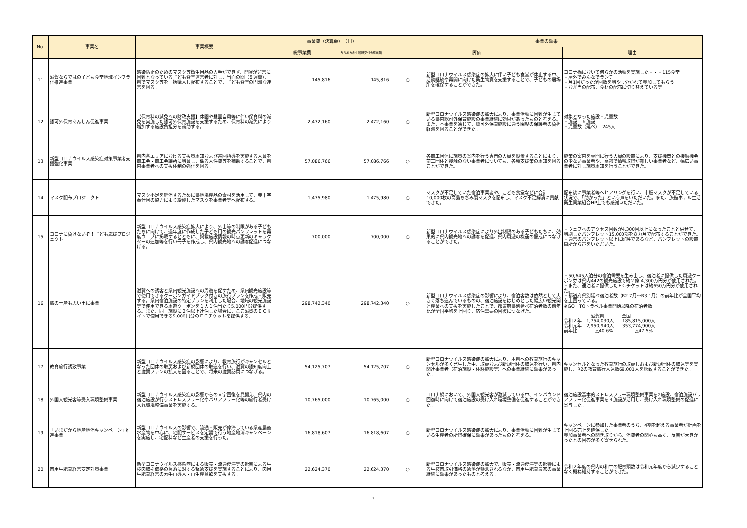| No. | 事業名 | 事業概要 | 事業費（決算額） （円） | | 事業の効果 | | |
| --- | --- | --- | --- | --- | --- | --- | --- |
| | | | 総事業費 | うち地方創生臨時交付金充当額 | 評価 | | 理由 |
| 11 | 滋賀ならではの子ども食堂地域インフラ化推進事業 | 感染防止のためのマスク等衛生用品の入手ができず、開催が非常に困難となっている子ども食堂運営者に対し、当面の間（８週間）、県でマスク等を一括購入し配布することで、子ども食堂の円滑な運営を図る。 | 145,816 | 145,816 | ○ | 新型コロナウイルス感染症の拡大に伴い子ども食堂が休止する中、活動継続や再開に向けた衛生物資を支援することで、子どもの居場所を確保することができた。 | コロナ禍において何らかの活動を実施した・・・115食堂 ・屋外でみんなでランチ ・月1回だったが回数を増やし分かれて参加してもらう ・お弁当の配布、食材の配布に切り替えている等 |
| 12 | 認可外保育あんしん促進事業 | 【保育料の減免への財政支援】休園や登園自粛等に伴い保育料の減免を実施した認可外保育施設を支援するため、保育料の減免により増加する施設負担分を補助する。 | 2,472,160 | 2,472,160 | ○ | 新型コロナウイルス感染症の拡大により、事業活動に困難が生じている県内認可外保育施設の事業継続に効果があったものと考える。 また、本事業を通じて、認可外保育施設に通う園児の保護者の負担軽減を図ることができた。 | 対象となった施設・児童数 ・施設 ６施設 ・児童数（延べ） 245人 |
| 13 | 新型コロナウイルス感染症対策事業者支援強化事業 | 県内各エリアにおける支援策周知および巡回指導を実施する人員を商工会・商工会議所に増員し、係る人件費等を補助することで、県内事業者への支援体制の強化を図る。 | 57,086,766 | 57,086,766 | ○ | 各商工団体に施策の案内を行う専門の人員を設置することにより、商工団体と接触のない事業者についても、各種支援策の周知を図ることができた。 | 施策の案内を専門に行う人員の設置により、支援機関との接触機会の少ない事業者や、高齢で情報取得が難しい事業者など、幅広い事業者に対し施策周知を行うことができた。 |
| 14 | マスク配布プロジェクト | マスク不足を解消するために県地場産品の素材を活用して、赤十字奉仕団の協力により縫製したマスクを事業者等へ配布する。 | 1,475,980 | 1,475,980 | ○ | マスクが不足していた宿泊事業者や、こども食堂などに合計10,000枚の高島ちぢみ製マスクを配布し、マスク不足解消に貢献できた。 | 配布後に事業者等へヒアリングを行い、市販マスクが不足している状況で、「助かった」という声をいただいた。また、旅館ホテル生活衛生同業組合HP上でも感謝いただいた。 |
| 15 | コロナに負けないぞ！子ども応援プロジェクト | 新型コロナウイルス感染症拡大により、外出等の制限がある子どもたちに向けて、過年度に作成した子ども用の観光パンフレットを再度ウェブに掲載するとともに、掲載施設情報の時点更新のキャラクターの追加等を行い冊子を作成し、県内観光地への誘客促進につなげる。 | 700,000 | 700,000 | ○ | 新型コロナウイルス感染症により外出制限のある子どもたちに、効果的に県内観光地への誘客を促進、県内周遊の機運の醸成につなげることができた。 | ・ウェブへのアクセス回数が4,300回以上になったことと併せて、増刷したパンフレット15,000部を８カ月で配布することができた。 ・通常のパンフレット以上に好評であるなど、パンフレットの設置箇所から声をいただいた。 |
| 16 | 旅の土産も思い出に事業 | 滋賀への誘客と県内観光施設への周遊を促すため、県内観光施設等で使用できるクーポンガイドブック付きの旅行プランを作成・販売する。県内宿泊施設の特定プランを利用した場合、地域の観光施設等で使用できる周遊クーポンを１人１泊当たり5,000円分提供する。また、同一施設に２泊以上連泊した場合に、ここ滋賀のＥＣサイトで使用できる5,000円分のＥＣチケットを提供する。 | 298,742,340 | 298,742,340 | ○ | 新型コロナウイルス感染症の影響により、宿泊客数は依然として大きく落ち込んでいるものの、宿泊施設をはじめとした幅広い観光関連産業への支援を実施したことで、都道府県別延べ宿泊者数の前年比が全国平均を上回り、宿泊需要の回復につなげた。 | ・50,645人泊分の宿泊需要を生み出し、宿泊者に提供した周遊クーポン券は県内442の観光施設で約２億 4,300万円分が使用された。 ・また、連泊者に提供したＥＣチケットは約650万円分が使用された。 ・都道府県別延べ宿泊者数（R2.7月～R3.1月）の前年比が全国平均を上回っている。 ※GO TOトラベル事業開始以降の宿泊者数 滋賀県 全国 令和２年 1,754,030人 185,815,000人 令和元年 2,950,940人 353,774,900人 前年比 △40.6% △47.5% |
| 17 | 教育旅行誘致事業 | 新型コロナウイルス感染症の影響により、教育旅行がキャンセルとなった団体の取戻および新規団体の取込を行い、滋賀の認知度向上と滋賀ファンの拡大を図ることで、将来の滋賀訪問につなげる。 | 54,125,707 | 54,125,707 | ○ | 新型コロナウイルス感染症の拡大により、本県への教育旅行のキャンセルが多く発生した中、取戻および新規団体の取込を行い、県内関連事業者（宿泊施設・体験施設等）への事業継続に効果があった。 | キャンセルとなった教育旅行の取戻しおよび新規団体の取込等を実施し、R2の教育旅行入込数69,001人を誘致することができた。 |
| 18 | 外国人観光客等受入環境整備事業 | 新型コロナウイルス感染症の影響からのＶ字回復を見据え、県内の宿泊施設が行うストレスフリー化やバリアフリー化等の旅行者受け入れ環境整備事業を実施する。 | 10,765,000 | 10,765,000 | ○ | コロナ禍において、外国人観光客が激減している中、インバウンド回復時に向けて宿泊施設の受け入れ環境整備を促進することができた。 | 宿泊施設基本的ストレスフリー環境整備事業を2施設、宿泊施設バリアフリー化促進事業を４施設が活用し、受け入れ環境整備の促進に寄与した。 |
| 19 | 「いまだから地産地消キャンペーン」推進事業 | 新型コロナウイルスの影響で、流通・販売が停滞している県産農畜水産物を中心に、宅配サービスを定額で行う地産地消キャンペーンを実施し、宅配料など生産者の支援を行った。 | 16,818,607 | 16,818,607 | ○ | 新型コロナウイルス感染症の拡大により、事業活動に困難が生じている生産者の所得確保に効果があったものと考える。 | キャンペーンに参加した事業者のうち、4割を超える事業者が計画を上回る売上を確保した。 参加事業者への聞き取りから、消費者の関心も高く、反響が大きかったとの回答が多く寄せられた。 |
| 20 | 肉用牛肥育経営安定対策事業 | 新型コロナウイルス感染症による販売・流通停滞等の影響による牛枝肉取引価格の急落に対する緊急支援を実施することにより、肉用牛肥育経営の素牛再導入・再生産意欲を支援する。 | 22,624,370 | 22,624,370 | ○ | 新型コロナウイルス感染症の拡大で、販売・流通停滞等の影響による牛枝肉取引価格の急落が懸念されるなか、肉用牛肥育農家の事業継続に効果があったものと考える。 | 令和２年度の県内の和牛の肥育頭数は令和元年度から減少することなく概ね維持することができた。 |
2